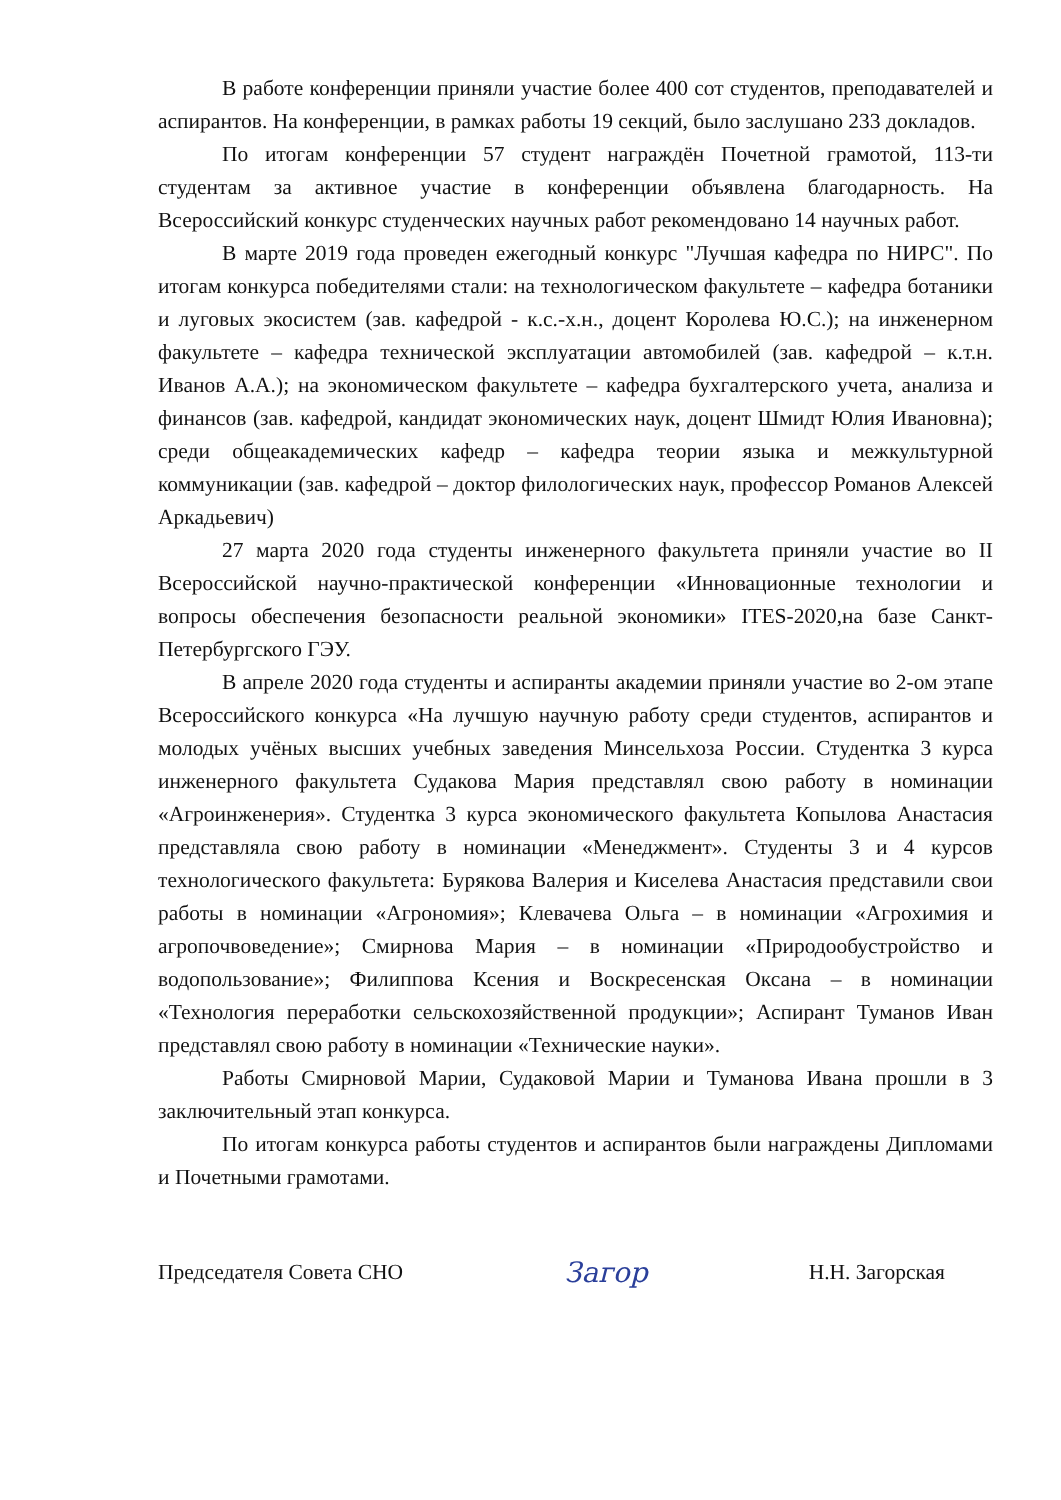В работе конференции приняли участие более 400 сот студентов, преподавателей и аспирантов. На конференции, в рамках работы 19 секций, было заслушано 233 докладов.
По итогам конференции 57 студент награждён Почетной грамотой, 113-ти студентам за активное участие в конференции объявлена благодарность. На Всероссийский конкурс студенческих научных работ рекомендовано 14 научных работ.
В марте 2019 года проведен ежегодный конкурс "Лучшая кафедра по НИРС". По итогам конкурса победителями стали: на технологическом факультете – кафедра ботаники и луговых экосистем (зав. кафедрой - к.с.-х.н., доцент Королева Ю.С.); на инженерном факультете – кафедра технической эксплуатации автомобилей (зав. кафедрой – к.т.н. Иванов А.А.); на экономическом факультете – кафедра бухгалтерского учета, анализа и финансов (зав. кафедрой, кандидат экономических наук, доцент Шмидт Юлия Ивановна); среди общеакадемических кафедр – кафедра теории языка и межкультурной коммуникации (зав. кафедрой – доктор филологических наук, профессор Романов Алексей Аркадьевич)
27 марта 2020 года студенты инженерного факультета приняли участие во II Всероссийской научно-практической конференции «Инновационные технологии и вопросы обеспечения безопасности реальной экономики» ITES-2020,на базе Санкт-Петербургского ГЭУ.
В апреле 2020 года студенты и аспиранты академии приняли участие во 2-ом этапе Всероссийского конкурса «На лучшую научную работу среди студентов, аспирантов и молодых учёных высших учебных заведения Минсельхоза России. Студентка 3 курса инженерного факультета Судакова Мария представлял свою работу в номинации «Агроинженерия». Студентка 3 курса экономического факультета Копылова Анастасия представляла свою работу в номинации «Менеджмент». Студенты 3 и 4 курсов технологического факультета: Бурякова Валерия и Киселева Анастасия представили свои работы в номинации «Агрономия»; Клевачева Ольга – в номинации «Агрохимия и агропочвоведение»; Смирнова Мария – в номинации «Природообустройство и водопользование»; Филиппова Ксения и Воскресенская Оксана – в номинации «Технология переработки сельскохозяйственной продукции»; Аспирант Туманов Иван представлял свою работу в номинации «Технические науки».
Работы Смирновой Марии, Судаковой Марии и Туманова Ивана прошли в 3 заключительный этап конкурса.
По итогам конкурса работы студентов и аспирантов были награждены Дипломами и Почетными грамотами.
Председателя Совета СНО Загор Н.Н. Загорская